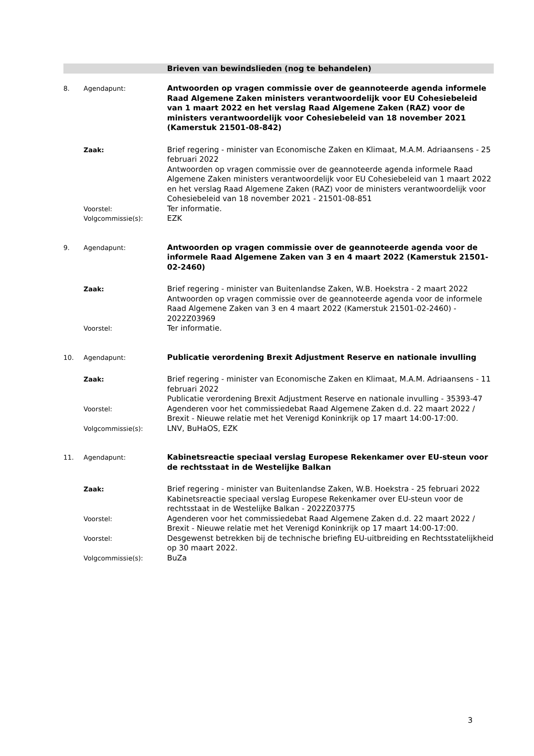Brieven van bewindslieden (nog te behandelen)
8. Agendapunt:
Antwoorden op vragen commissie over de geannoteerde agenda informele Raad Algemene Zaken ministers verantwoordelijk voor EU Cohesiebeleid van 1 maart 2022 en het verslag Raad Algemene Zaken (RAZ) voor de ministers verantwoordelijk voor Cohesiebeleid van 18 november 2021 (Kamerstuk 21501-08-842)
Zaak:
Brief regering - minister van Economische Zaken en Klimaat, M.A.M. Adriaansens - 25 februari 2022
Antwoorden op vragen commissie over de geannoteerde agenda informele Raad Algemene Zaken ministers verantwoordelijk voor EU Cohesiebeleid van 1 maart 2022 en het verslag Raad Algemene Zaken (RAZ) voor de ministers verantwoordelijk voor Cohesiebeleid van 18 november 2021 - 21501-08-851
Voorstel:
Ter informatie.
Volgcommissie(s):
EZK
9. Agendapunt:
Antwoorden op vragen commissie over de geannoteerde agenda voor de informele Raad Algemene Zaken van 3 en 4 maart 2022 (Kamerstuk 21501-02-2460)
Zaak:
Brief regering - minister van Buitenlandse Zaken, W.B. Hoekstra - 2 maart 2022
Antwoorden op vragen commissie over de geannoteerde agenda voor de informele Raad Algemene Zaken van 3 en 4 maart 2022 (Kamerstuk 21501-02-2460) - 2022Z03969
Voorstel:
Ter informatie.
10. Agendapunt:
Publicatie verordening Brexit Adjustment Reserve en nationale invulling
Zaak:
Brief regering - minister van Economische Zaken en Klimaat, M.A.M. Adriaansens - 11 februari 2022
Publicatie verordening Brexit Adjustment Reserve en nationale invulling - 35393-47
Voorstel:
Agenderen voor het commissiedebat Raad Algemene Zaken d.d. 22 maart 2022 / Brexit - Nieuwe relatie met het Verenigd Koninkrijk op 17 maart 14:00-17:00.
Volgcommissie(s):
LNV, BuHaOS, EZK
11. Agendapunt:
Kabinetsreactie speciaal verslag Europese Rekenkamer over EU-steun voor de rechtsstaat in de Westelijke Balkan
Zaak:
Brief regering - minister van Buitenlandse Zaken, W.B. Hoekstra - 25 februari 2022
Kabinetsreactie speciaal verslag Europese Rekenkamer over EU-steun voor de rechtsstaat in de Westelijke Balkan - 2022Z03775
Voorstel:
Agenderen voor het commissiedebat Raad Algemene Zaken d.d. 22 maart 2022 / Brexit - Nieuwe relatie met het Verenigd Koninkrijk op 17 maart 14:00-17:00.
Voorstel:
Desgewenst betrekken bij de technische briefing EU-uitbreiding en Rechtsstatelijkheid op 30 maart 2022.
Volgcommissie(s):
BuZa
3